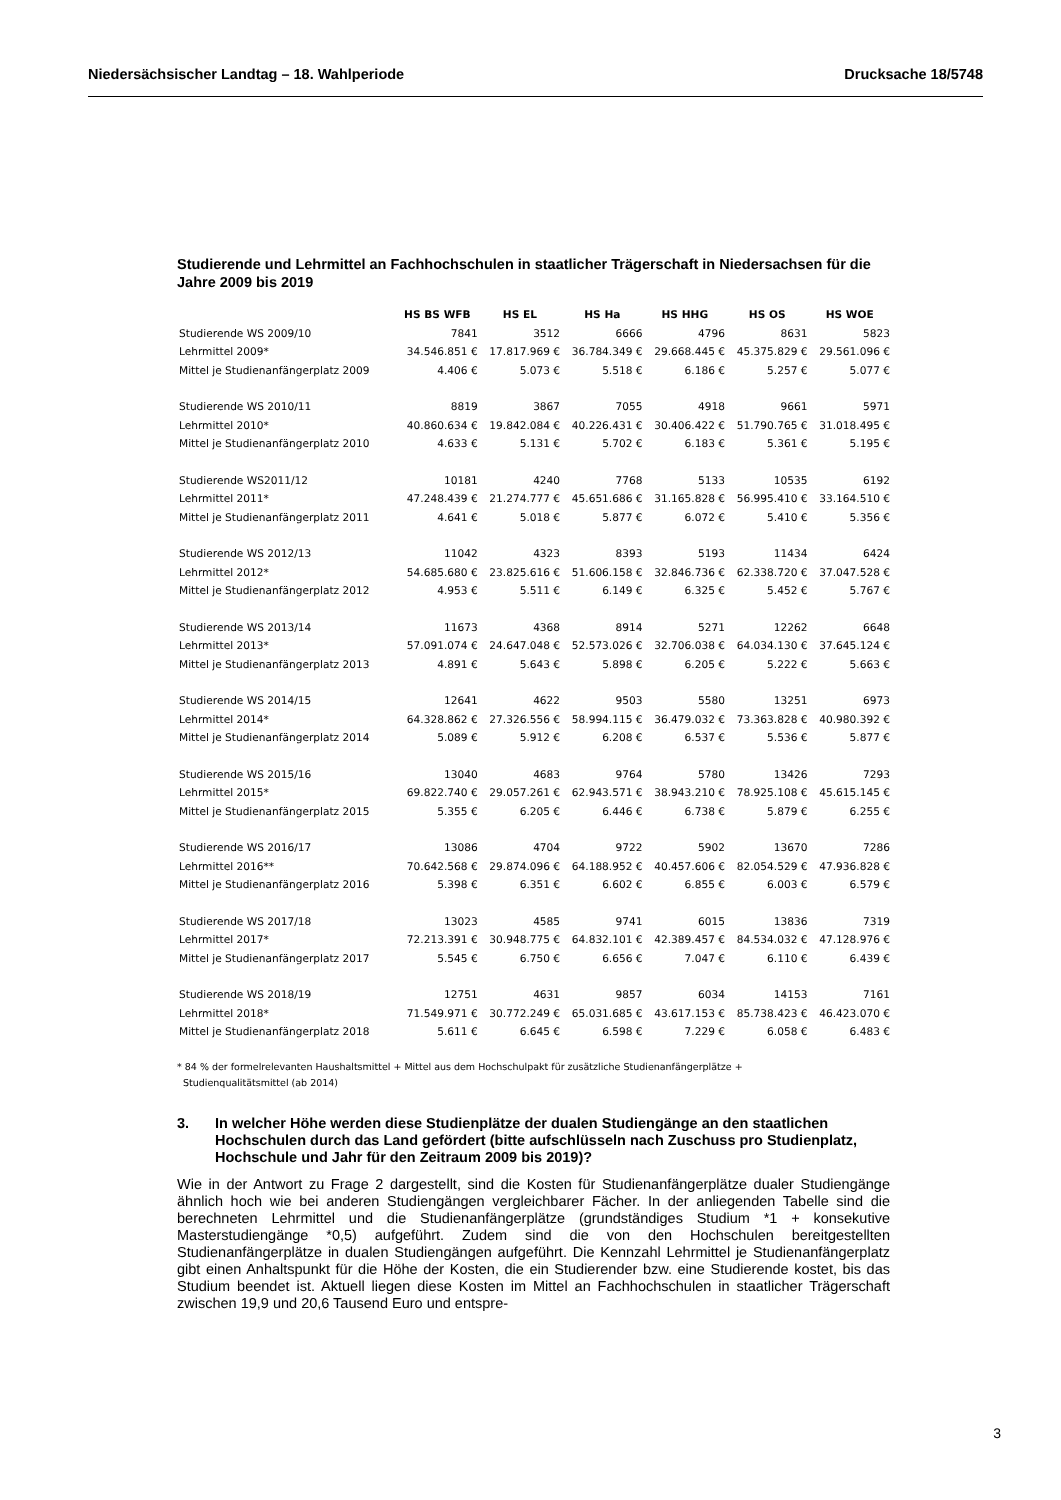Niedersächsischer Landtag – 18. Wahlperiode Drucksache 18/5748
Studierende und Lehrmittel an Fachhochschulen in staatlicher Trägerschaft in Niedersachsen für die Jahre 2009 bis 2019
| | HS BS WFB | HS EL | HS Ha | HS HHG | HS OS | HS WOE |
| Studierende WS 2009/10 | 7841 | 3512 | 6666 | 4796 | 8631 | 5823 |
| Lehrmittel 2009* | 34.546.851 € | 17.817.969 € | 36.784.349 € | 29.668.445 € | 45.375.829 € | 29.561.096 € |
| Mittel je Studienanfängerplatz 2009 | 4.406 € | 5.073 € | 5.518 € | 6.186 € | 5.257 € | 5.077 € |
| Studierende WS 2010/11 | 8819 | 3867 | 7055 | 4918 | 9661 | 5971 |
| Lehrmittel 2010* | 40.860.634 € | 19.842.084 € | 40.226.431 € | 30.406.422 € | 51.790.765 € | 31.018.495 € |
| Mittel je Studienanfängerplatz 2010 | 4.633 € | 5.131 € | 5.702 € | 6.183 € | 5.361 € | 5.195 € |
| Studierende WS2011/12 | 10181 | 4240 | 7768 | 5133 | 10535 | 6192 |
| Lehrmittel 2011* | 47.248.439 € | 21.274.777 € | 45.651.686 € | 31.165.828 € | 56.995.410 € | 33.164.510 € |
| Mittel je Studienanfängerplatz 2011 | 4.641 € | 5.018 € | 5.877 € | 6.072 € | 5.410 € | 5.356 € |
| Studierende WS 2012/13 | 11042 | 4323 | 8393 | 5193 | 11434 | 6424 |
| Lehrmittel 2012* | 54.685.680 € | 23.825.616 € | 51.606.158 € | 32.846.736 € | 62.338.720 € | 37.047.528 € |
| Mittel je Studienanfängerplatz 2012 | 4.953 € | 5.511 € | 6.149 € | 6.325 € | 5.452 € | 5.767 € |
| Studierende WS 2013/14 | 11673 | 4368 | 8914 | 5271 | 12262 | 6648 |
| Lehrmittel 2013* | 57.091.074 € | 24.647.048 € | 52.573.026 € | 32.706.038 € | 64.034.130 € | 37.645.124 € |
| Mittel je Studienanfängerplatz 2013 | 4.891 € | 5.643 € | 5.898 € | 6.205 € | 5.222 € | 5.663 € |
| Studierende WS 2014/15 | 12641 | 4622 | 9503 | 5580 | 13251 | 6973 |
| Lehrmittel 2014* | 64.328.862 € | 27.326.556 € | 58.994.115 € | 36.479.032 € | 73.363.828 € | 40.980.392 € |
| Mittel je Studienanfängerplatz 2014 | 5.089 € | 5.912 € | 6.208 € | 6.537 € | 5.536 € | 5.877 € |
| Studierende WS 2015/16 | 13040 | 4683 | 9764 | 5780 | 13426 | 7293 |
| Lehrmittel 2015* | 69.822.740 € | 29.057.261 € | 62.943.571 € | 38.943.210 € | 78.925.108 € | 45.615.145 € |
| Mittel je Studienanfängerplatz 2015 | 5.355 € | 6.205 € | 6.446 € | 6.738 € | 5.879 € | 6.255 € |
| Studierende WS 2016/17 | 13086 | 4704 | 9722 | 5902 | 13670 | 7286 |
| Lehrmittel 2016** | 70.642.568 € | 29.874.096 € | 64.188.952 € | 40.457.606 € | 82.054.529 € | 47.936.828 € |
| Mittel je Studienanfängerplatz 2016 | 5.398 € | 6.351 € | 6.602 € | 6.855 € | 6.003 € | 6.579 € |
| Studierende WS 2017/18 | 13023 | 4585 | 9741 | 6015 | 13836 | 7319 |
| Lehrmittel 2017* | 72.213.391 € | 30.948.775 € | 64.832.101 € | 42.389.457 € | 84.534.032 € | 47.128.976 € |
| Mittel je Studienanfängerplatz 2017 | 5.545 € | 6.750 € | 6.656 € | 7.047 € | 6.110 € | 6.439 € |
| Studierende WS 2018/19 | 12751 | 4631 | 9857 | 6034 | 14153 | 7161 |
| Lehrmittel 2018* | 71.549.971 € | 30.772.249 € | 65.031.685 € | 43.617.153 € | 85.738.423 € | 46.423.070 € |
| Mittel je Studienanfängerplatz 2018 | 5.611 € | 6.645 € | 6.598 € | 7.229 € | 6.058 € | 6.483 € |
* 84 % der formelrelevanten Haushaltsmittel + Mittel aus dem Hochschulpakt für zusätzliche Studienanfängerplätze +
Studienqualitätsmittel (ab 2014)
3. In welcher Höhe werden diese Studienplätze der dualen Studiengänge an den staatlichen Hochschulen durch das Land gefördert (bitte aufschlüsseln nach Zuschuss pro Studienplatz, Hochschule und Jahr für den Zeitraum 2009 bis 2019)?
Wie in der Antwort zu Frage 2 dargestellt, sind die Kosten für Studienanfängerplätze dualer Studiengänge ähnlich hoch wie bei anderen Studiengängen vergleichbarer Fächer. In der anliegenden Tabelle sind die berechneten Lehrmittel und die Studienanfängerplätze (grundständiges Studium *1 + konsekutive Masterstudiengänge *0,5) aufgeführt. Zudem sind die von den Hochschulen bereitgestellten Studienanfängerplätze in dualen Studiengängen aufgeführt. Die Kennzahl Lehrmittel je Studienanfängerplatz gibt einen Anhaltspunkt für die Höhe der Kosten, die ein Studierender bzw. eine Studierende kostet, bis das Studium beendet ist. Aktuell liegen diese Kosten im Mittel an Fachhochschulen in staatlicher Trägerschaft zwischen 19,9 und 20,6 Tausend Euro und entspre-
3